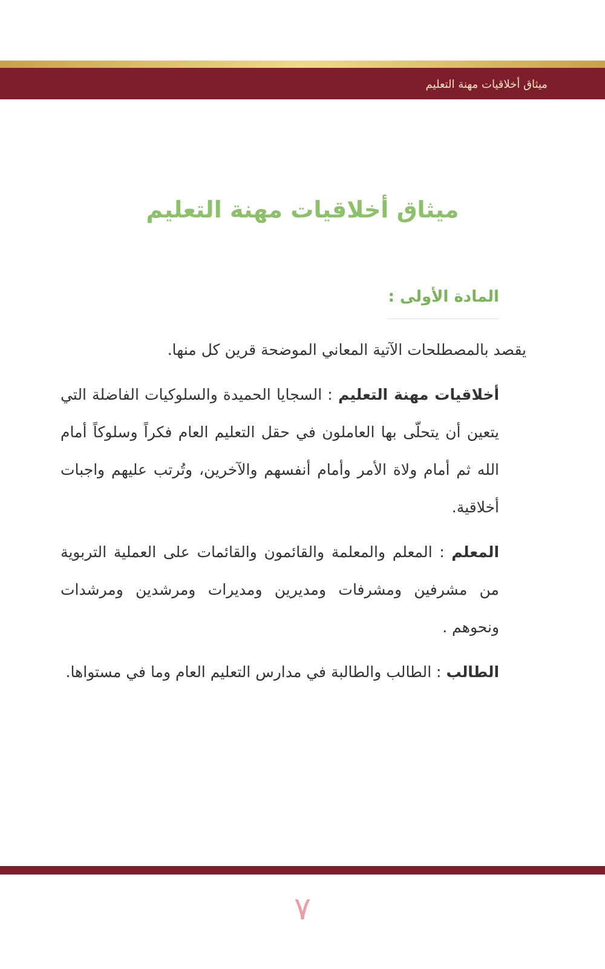ميثاق أخلاقيات مهنة التعليم
ميثاق أخلاقيات مهنة التعليم
المادة الأولى :
يقصد بالمصطلحات الآتية المعاني الموضحة قرين كل منها.
أخلاقيات مهنة التعليم : السجايا الحميدة والسلوكيات الفاضلة التي يتعين أن يتحلّى بها العاملون في حقل التعليم العام فكراً وسلوكاً أمام الله ثم أمام ولاة الأمر وأمام أنفسهم والآخرين، وتُرتب عليهم واجبات أخلاقية.
المعلم : المعلم والمعلمة والقائمون والقائمات على العملية التربوية من مشرفين ومشرفات ومديرين ومديرات ومرشدين ومرشدات ونحوهم .
الطالب : الطالب والطالبة في مدارس التعليم العام وما في مستواها.
٧